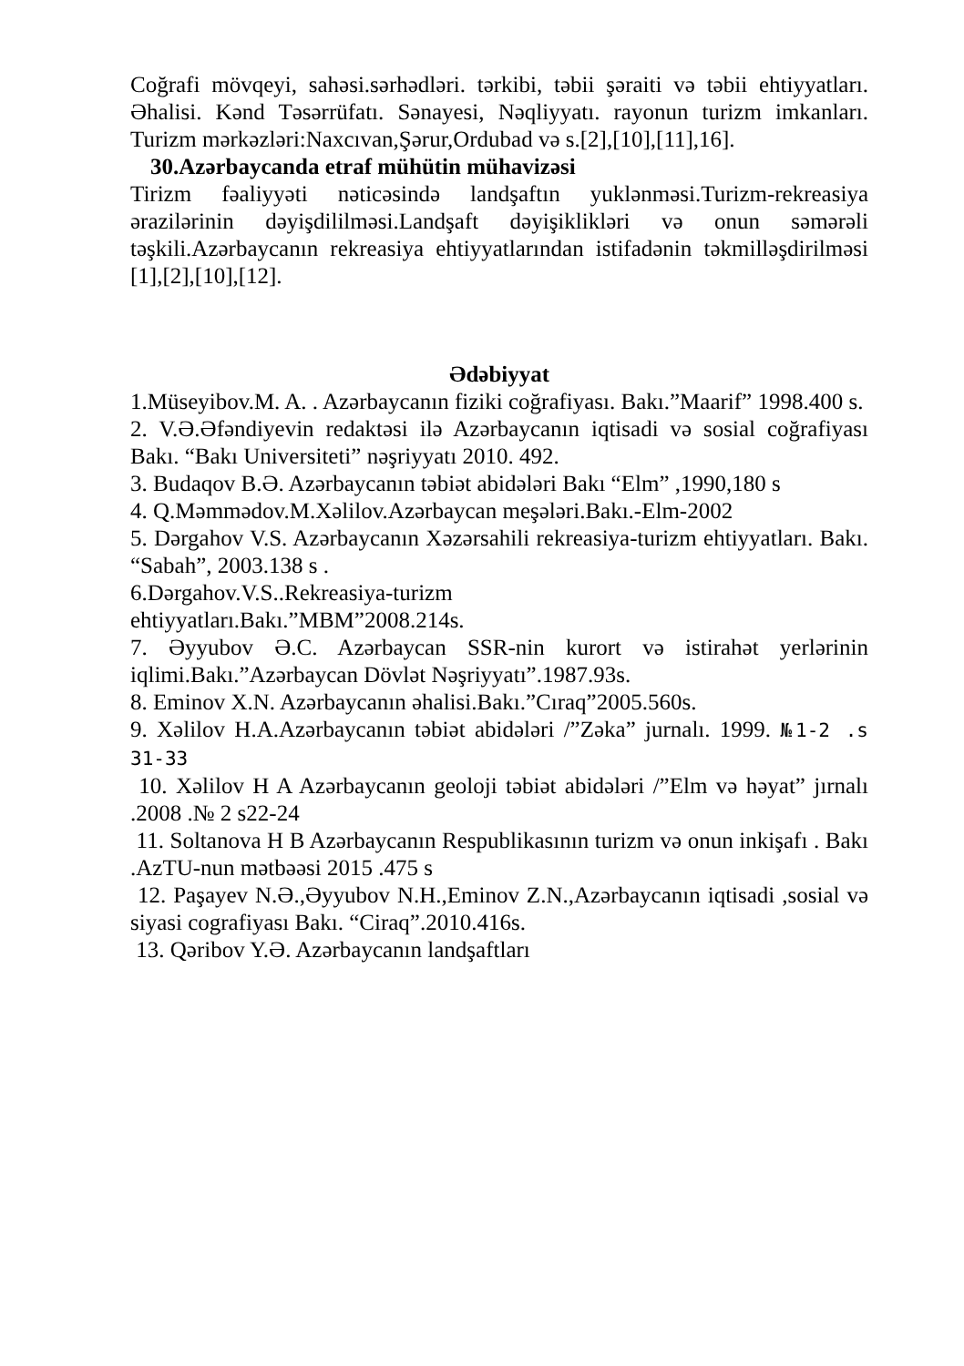Coğrafi mövqeyi, sahəsi.sərhədləri. tərkibi, təbii şəraiti və təbii ehtiyyatları. Əhalisi. Kənd Təsərrüfatı. Sənayesi, Nəqliyyatı. rayonun turizm imkanları. Turizm mərkəzləri:Naxcıvan,Şərur,Ordubad və s.[2],[10],[11],16].
30.Azərbaycanda etraf mühütin mühavizəsi
Tirizm fəaliyyəti nəticəsində landşaftın yuklənməsi.Turizm-rekreasiya ərazilərinin dəyişdililməsi.Landşaft dəyişiklikləri və onun səmərəli təşkili.Azərbaycanın rekreasiya ehtiyyatlarından istifadənin təkmilləşdirilməsi [1],[2],[10],[12].
Ədəbiyyat
1.Müseyibov.M. A. . Azərbaycanın fiziki coğrafiyası. Bakı.”Maarif” 1998.400 s.
2. V.Ə.Əfəndiyevin redaktəsi ilə Azərbaycanın iqtisadi və sosial coğrafiyası Bakı. “Bakı Universiteti” nəşriyyatı 2010. 492.
3. Budaqov B.Ə. Azərbaycanın təbiət abidələri Bakı “Elm” ,1990,180 s
4. Q.Məmmədov.M.Xəlilov.Azərbaycan meşələri.Bakı.-Elm-2002
5. Dərgahov V.S. Azərbaycanın Xəzərsahili rekreasiya-turizm ehtiyyatları. Bakı. “Sabah”, 2003.138 s .
6.Dərgahov.V.S..Rekreasiya-turizm
ehtiyyatları.Bakı.”MBM”2008.214s.
7. Əyyubov Ə.C. Azərbaycan SSR-nin kurort və istirahət yerlərinin iqlimi.Bakı.”Azərbaycan Dövlət Nəşriyyatı”.1987.93s.
8. Eminov X.N. Azərbaycanın əhalisi.Bakı.”Cıraq”2005.560s.
9. Xəlilov H.A.Azərbaycanın təbiət abidələri /”Zəka” jurnalı. 1999. №1-2 .s 31-33
10. Xəlilov H A Azərbaycanın geoloji təbiət abidələri /”Elm və həyat” jırnalı .2008 .№ 2 s22-24
11. Soltanova H B Azərbaycanın Respublikasının turizm və onun inkişafı . Bakı .AzTU-nun mətbəəsi 2015 .475 s
12. Paşayev N.Ə.,Əyyubov N.H.,Eminov Z.N.,Azərbaycanın iqtisadi ,sosial və siyasi cografiyası Bakı. “Ciraq”.2010.416s.
13. Qəribov Y.Ə. Azərbaycanın landşaftları